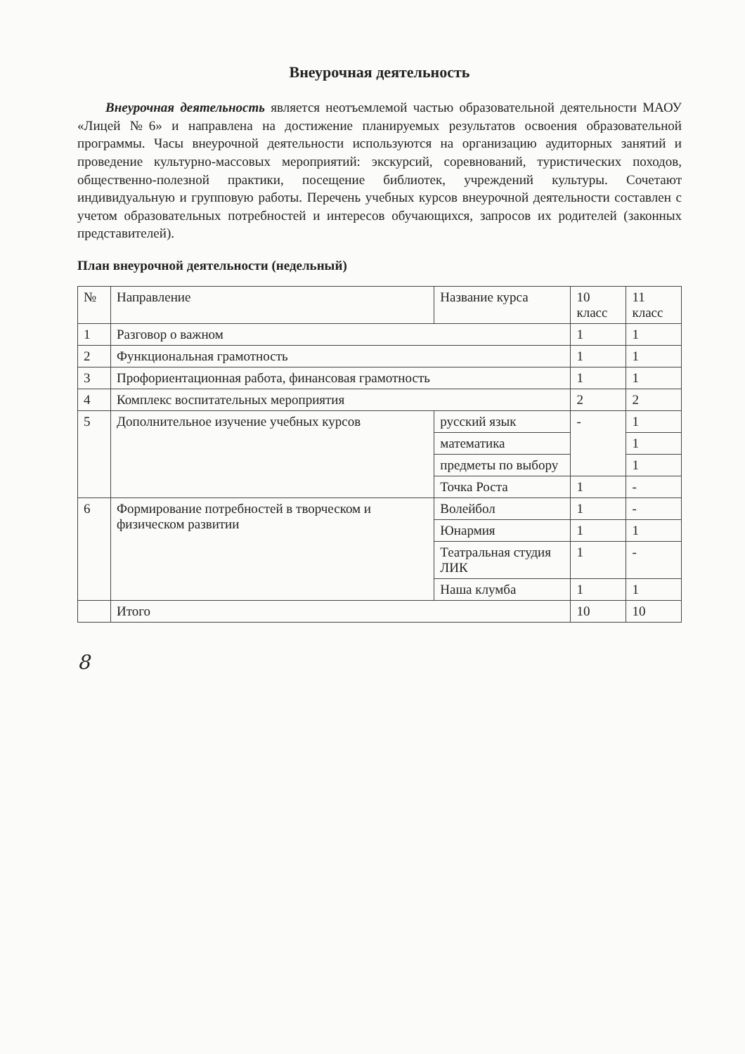Внеурочная деятельность
Внеурочная деятельность является неотъемлемой частью образовательной деятельности МАОУ «Лицей №6» и направлена на достижение планируемых результатов освоения образовательной программы. Часы внеурочной деятельности используются на организацию аудиторных занятий и проведение культурно-массовых мероприятий: экскурсий, соревнований, туристических походов, общественно-полезной практики, посещение библиотек, учреждений культуры. Сочетают индивидуальную и групповую работы. Перечень учебных курсов внеурочной деятельности составлен с учетом образовательных потребностей и интересов обучающихся, запросов их родителей (законных представителей).
План внеурочной деятельности (недельный)
| № | Направление | Название курса | 10 класс | 11 класс |
| --- | --- | --- | --- | --- |
| 1 | Разговор о важном | | 1 | 1 |
| 2 | Функциональная грамотность | | 1 | 1 |
| 3 | Профориентационная работа, финансовая грамотность | | 1 | 1 |
| 4 | Комплекс воспитательных мероприятия | | 2 | 2 |
| 5 | Дополнительное изучение учебных курсов | русский язык | - | 1 |
| | | математика | | 1 |
| | | предметы по выбору | | 1 |
| | | Точка Роста | 1 | - |
| 6 | Формирование потребностей в творческом и физическом развитии | Волейбол | 1 | - |
| | | Юнармия | 1 | 1 |
| | | Театральная студия ЛИК | 1 | - |
| | | Наша клумба | 1 | 1 |
| | Итого | | 10 | 10 |
8